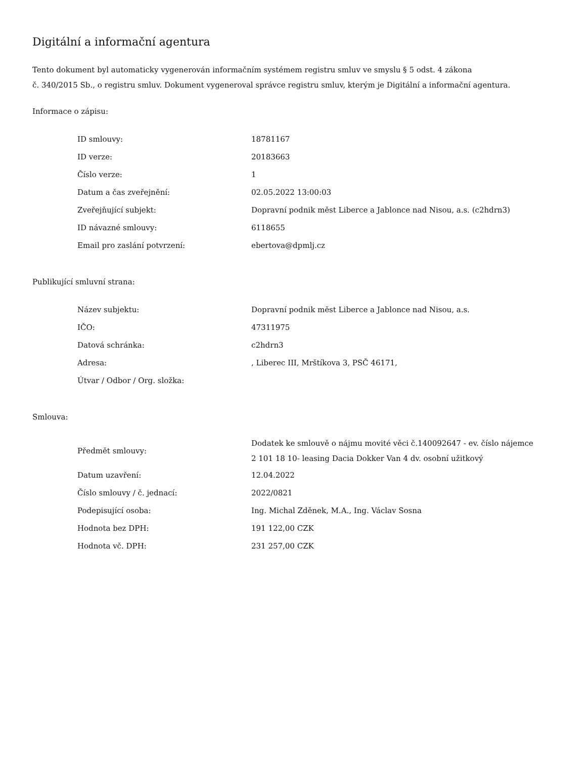Digitální a informační agentura
Tento dokument byl automaticky vygenerován informačním systémem registru smluv ve smyslu § 5 odst. 4 zákona
č. 340/2015 Sb., o registru smluv. Dokument vygeneroval správce registru smluv, kterým je Digitální a informační agentura.
Informace o zápisu:
| ID smlouvy: | 18781167 |
| ID verze: | 20183663 |
| Číslo verze: | 1 |
| Datum a čas zveřejnění: | 02.05.2022 13:00:03 |
| Zveřejňující subjekt: | Dopravní podnik měst Liberce a Jablonce nad Nisou, a.s. (c2hdrn3) |
| ID návazné smlouvy: | 6118655 |
| Email pro zaslání potvrzení: | ebertova@dpmlj.cz |
Publikující smluvní strana:
| Název subjektu: | Dopravní podnik měst Liberce a Jablonce nad Nisou, a.s. |
| IČO: | 47311975 |
| Datová schránka: | c2hdrn3 |
| Adresa: | , Liberec III, Mrštíkova 3, PSČ 46171, |
| Útvar / Odbor / Org. složka: | |
Smlouva:
| Předmět smlouvy: | Dodatek ke smlouvě o nájmu movité věci č.140092647 - ev. číslo nájemce 2 101 18 10- leasing Dacia Dokker Van 4 dv. osobní užitkový |
| Datum uzavření: | 12.04.2022 |
| Číslo smlouvy / č. jednací: | 2022/0821 |
| Podepisující osoba: | Ing. Michal Zděnek, M.A., Ing. Václav Sosna |
| Hodnota bez DPH: | 191 122,00 CZK |
| Hodnota vč. DPH: | 231 257,00 CZK |